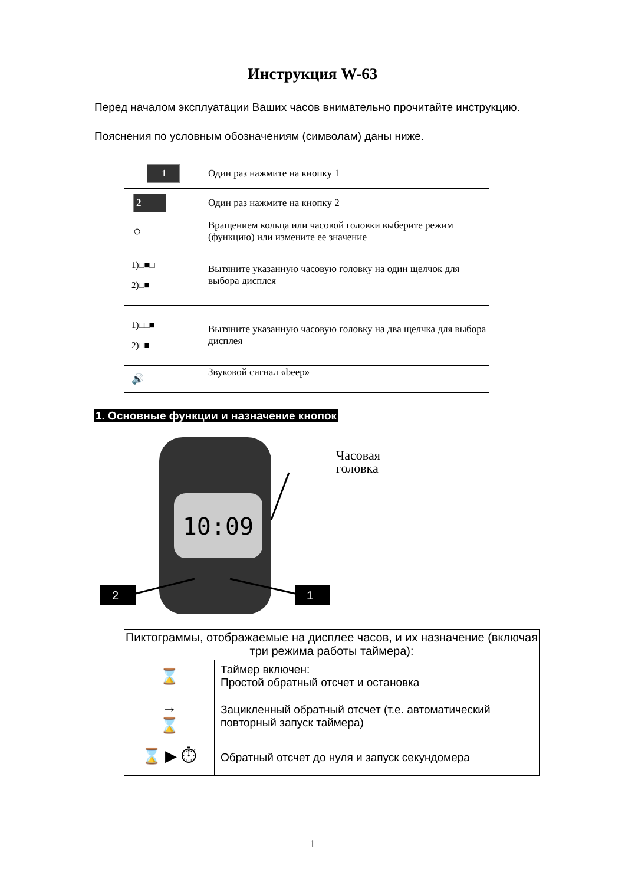Инструкция W-63
Перед началом эксплуатации Ваших часов внимательно прочитайте инструкцию.
Пояснения по условным обозначениям (символам) даны ниже.
| 1 | Один раз нажмите на кнопку 1 |
| 2 | Один раз нажмите на кнопку 2 |
| ○ | Вращением кольца или часовой головки выберите режим (функцию) или измените ее значение |
| 1)□■□ 2)□■ | Вытяните указанную часовую головку на один щелчок для выбора дисплея |
| 1)□□■ 2)□■ | Вытяните указанную часовую головку на два щелчка для выбора дисплея |
| 🔊 | Звуковой сигнал «beep» |
1. Основные функции и назначение кнопок
10:09
2
1
Часовая
головка
| Пиктограммы, отображаемые на дисплее часов, и их назначение (включая три режима работы таймера): | |
| ⌛ | Таймер включен: Простой обратный отсчет и остановка |
| → ⌛ | Зацикленный обратный отсчет (т.е. автоматический повторный запуск таймера) |
| ⌛ ▶ ⏱ | Обратный отсчет до нуля и запуск секундомера |
1